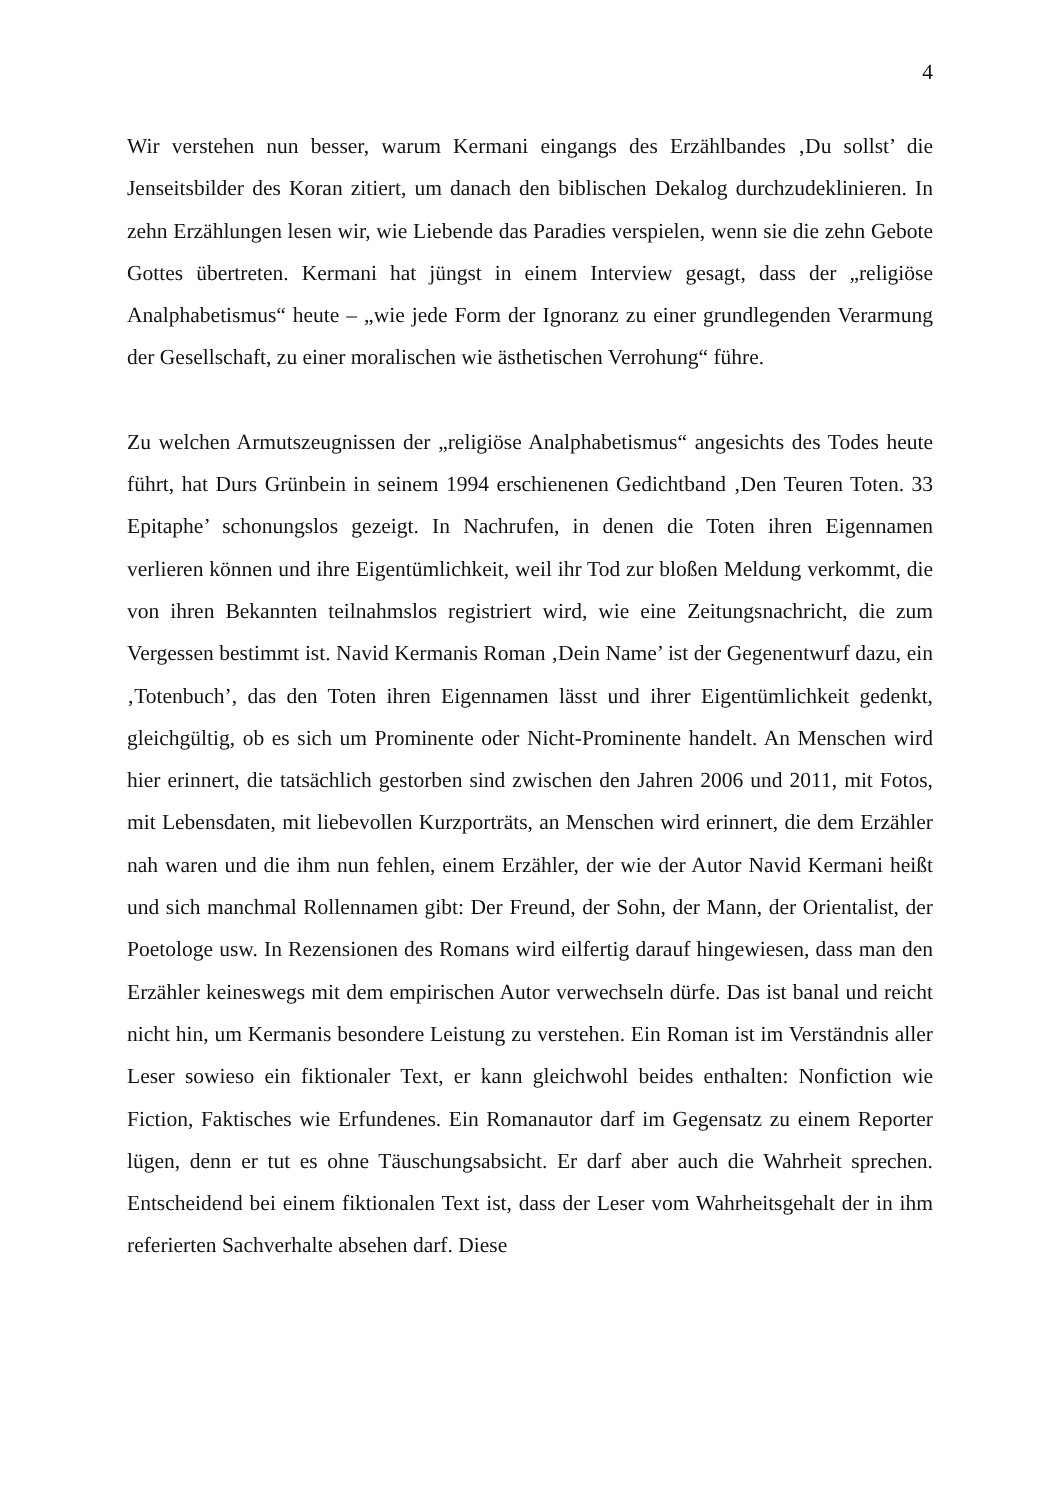4
Wir verstehen nun besser, warum Kermani eingangs des Erzählbandes ‚Du sollst’ die Jenseitsbilder des Koran zitiert, um danach den biblischen Dekalog durchzudeklinieren. In zehn Erzählungen lesen wir, wie Liebende das Paradies verspielen, wenn sie die zehn Gebote Gottes übertreten. Kermani hat jüngst in einem Interview gesagt, dass der „religiöse Analphabetismus“ heute – „wie jede Form der Ignoranz zu einer grundlegenden Verarmung der Gesellschaft, zu einer moralischen wie ästhetischen Verrohung“ führe.
Zu welchen Armutszeugnissen der „religiöse Analphabetismus“ angesichts des Todes heute führt, hat Durs Grünbein in seinem 1994 erschienenen Gedichtband ‚Den Teuren Toten. 33 Epitaphe’ schonungslos gezeigt. In Nachrufen, in denen die Toten ihren Eigennamen verlieren können und ihre Eigentümlichkeit, weil ihr Tod zur bloßen Meldung verkommt, die von ihren Bekannten teilnahmslos registriert wird, wie eine Zeitungsnachricht, die zum Vergessen bestimmt ist. Navid Kermanis Roman ‚Dein Name’ ist der Gegenentwurf dazu, ein ‚Totenbuch’, das den Toten ihren Eigennamen lässt und ihrer Eigentümlichkeit gedenkt, gleichgültig, ob es sich um Prominente oder Nicht-Prominente handelt. An Menschen wird hier erinnert, die tatsächlich gestorben sind zwischen den Jahren 2006 und 2011, mit Fotos, mit Lebensdaten, mit liebevollen Kurzporträts, an Menschen wird erinnert, die dem Erzähler nah waren und die ihm nun fehlen, einem Erzähler, der wie der Autor Navid Kermani heißt und sich manchmal Rollennamen gibt: Der Freund, der Sohn, der Mann, der Orientalist, der Poetologe usw. In Rezensionen des Romans wird eilfertig darauf hingewiesen, dass man den Erzähler keineswegs mit dem empirischen Autor verwechseln dürfe. Das ist banal und reicht nicht hin, um Kermanis besondere Leistung zu verstehen. Ein Roman ist im Verständnis aller Leser sowieso ein fiktionaler Text, er kann gleichwohl beides enthalten: Nonfiction wie Fiction, Faktisches wie Erfundenes. Ein Romanautor darf im Gegensatz zu einem Reporter lügen, denn er tut es ohne Täuschungsabsicht. Er darf aber auch die Wahrheit sprechen. Entscheidend bei einem fiktionalen Text ist, dass der Leser vom Wahrheitsgehalt der in ihm referierten Sachverhalte absehen darf. Diese